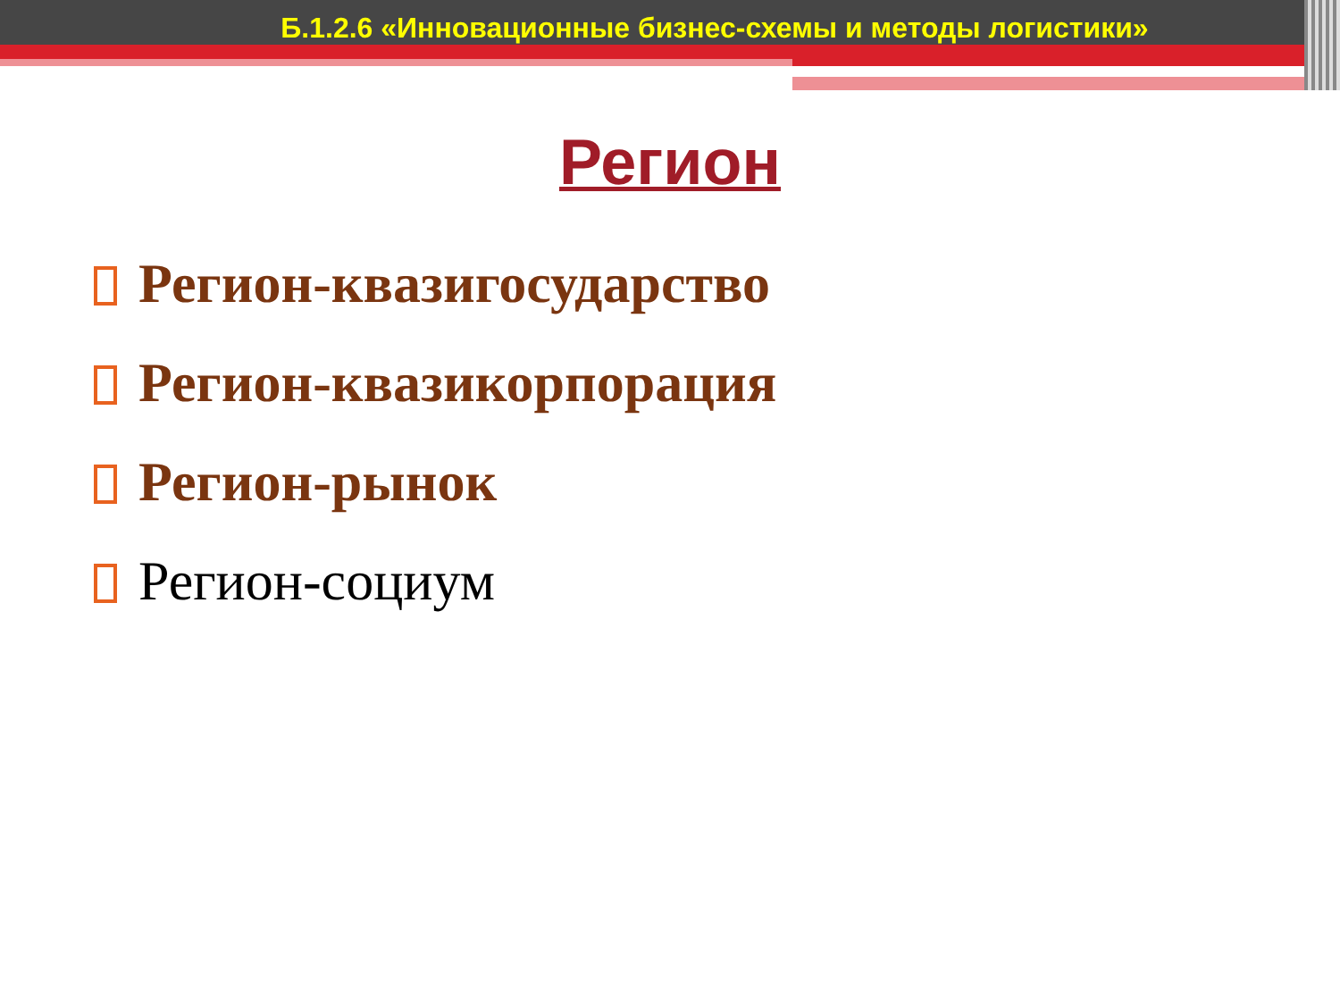Б.1.2.6 «Инновационные бизнес-схемы и методы логистики»
Регион
Регион-квазигосударство
Регион-квазикорпорация
Регион-рынок
Регион-социум